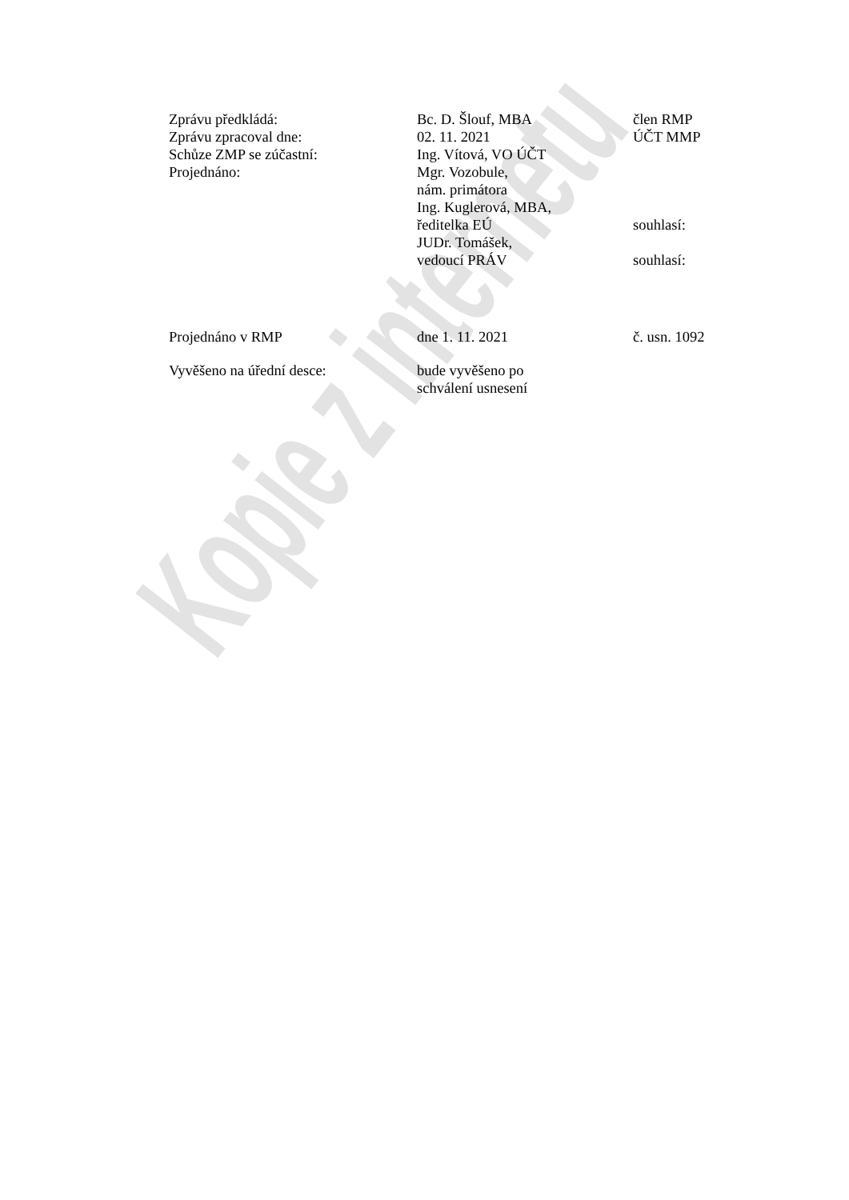Zprávu předkládá: Bc. D. Šlouf, MBA člen RMP
Zprávu zpracoval dne: 02. 11. 2021 ÚČT MMP
Schůze ZMP se zúčastní: Ing. Vítová, VO ÚČT
Projednáno: Mgr. Vozobule,
nám. primátora
Ing. Kuglerová, MBA,
ředitelka EÚ
souhlasí:
JUDr. Tomášek,
vedoucí PRÁV
souhlasí:
Projednáno v RMP dne 1. 11. 2021 č. usn. 1092
Vyvěšeno na úřední desce: bude vyvěšeno po
schválení usnesení
Kopie z internetu